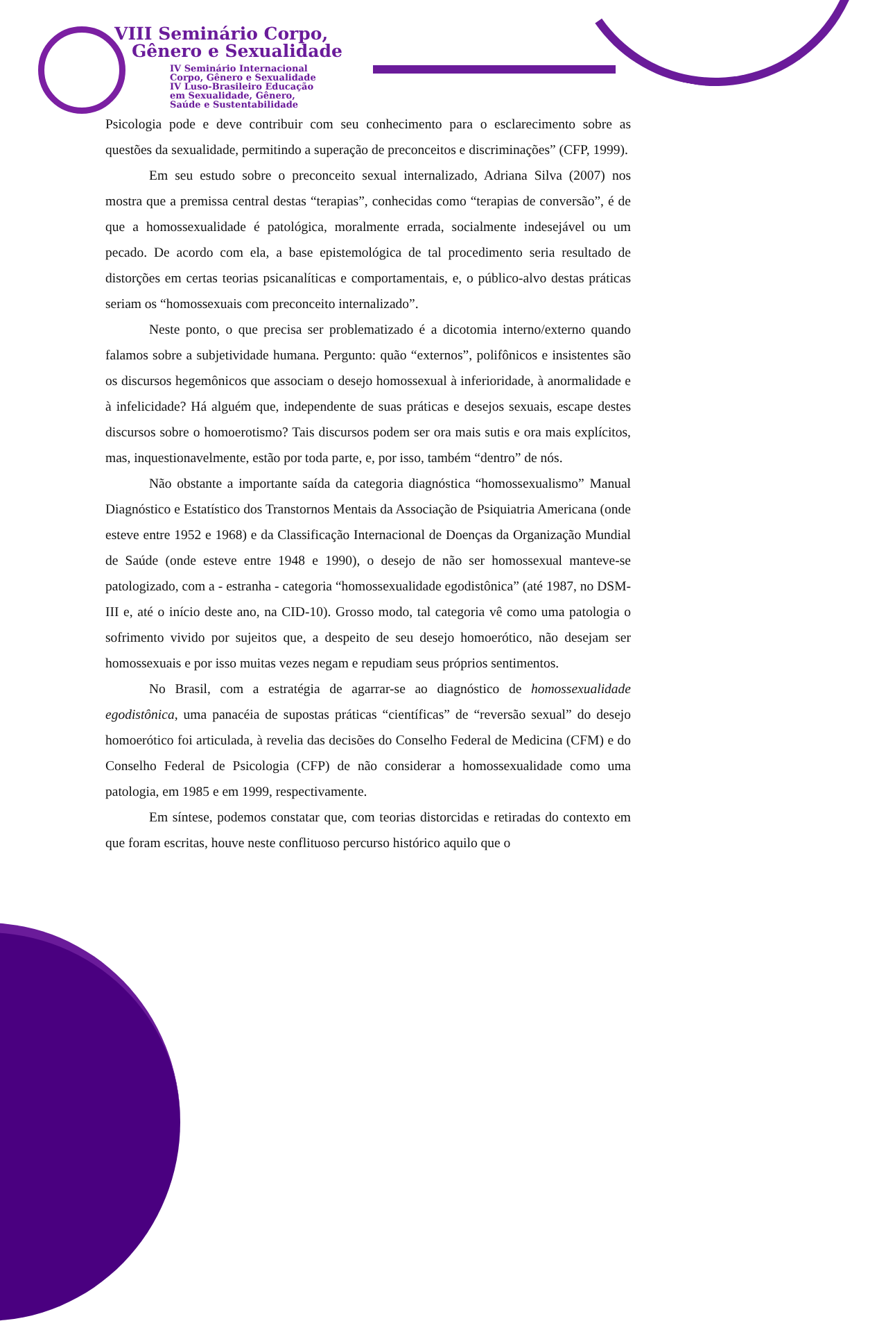VIII Seminário Corpo,
Gênero e Sexualidade
IV Seminário Internacional
Corpo, Gênero e Sexualidade
IV Luso-Brasileiro Educação
em Sexualidade, Gênero,
Saúde e Sustentabilidade
Psicologia pode e deve contribuir com seu conhecimento para o esclarecimento sobre as questões da sexualidade, permitindo a superação de preconceitos e discriminações” (CFP, 1999).
Em seu estudo sobre o preconceito sexual internalizado, Adriana Silva (2007) nos mostra que a premissa central destas “terapias”, conhecidas como “terapias de conversão”, é de que a homossexualidade é patológica, moralmente errada, socialmente indesejável ou um pecado. De acordo com ela, a base epistemológica de tal procedimento seria resultado de distorções em certas teorias psicanalíticas e comportamentais, e, o público-alvo destas práticas seriam os “homossexuais com preconceito internalizado”.
Neste ponto, o que precisa ser problematizado é a dicotomia interno/externo quando falamos sobre a subjetividade humana. Pergunto: quão “externos”, polifônicos e insistentes são os discursos hegemônicos que associam o desejo homossexual à inferioridade, à anormalidade e à infelicidade? Há alguém que, independente de suas práticas e desejos sexuais, escape destes discursos sobre o homoerotismo? Tais discursos podem ser ora mais sutis e ora mais explícitos, mas, inquestionavelmente, estão por toda parte, e, por isso, também “dentro” de nós.
Não obstante a importante saída da categoria diagnóstica “homossexualismo” Manual Diagnóstico e Estatístico dos Transtornos Mentais da Associação de Psiquiatria Americana (onde esteve entre 1952 e 1968) e da Classificação Internacional de Doenças da Organização Mundial de Saúde (onde esteve entre 1948 e 1990), o desejo de não ser homossexual manteve-se patologizado, com a - estranha - categoria “homossexualidade egodistônica” (até 1987, no DSM-III e, até o início deste ano, na CID-10). Grosso modo, tal categoria vê como uma patologia o sofrimento vivido por sujeitos que, a despeito de seu desejo homoerótico, não desejam ser homossexuais e por isso muitas vezes negam e repudiam seus próprios sentimentos.
No Brasil, com a estratégia de agarrar-se ao diagnóstico de homossexualidade egodistônica, uma panacéia de supostas práticas “científicas” de “reversão sexual” do desejo homoerótico foi articulada, à revelia das decisões do Conselho Federal de Medicina (CFM) e do Conselho Federal de Psicologia (CFP) de não considerar a homossexualidade como uma patologia, em 1985 e em 1999, respectivamente.
Em síntese, podemos constatar que, com teorias distorcidas e retiradas do contexto em que foram escritas, houve neste conflituoso percurso histórico aquilo que o